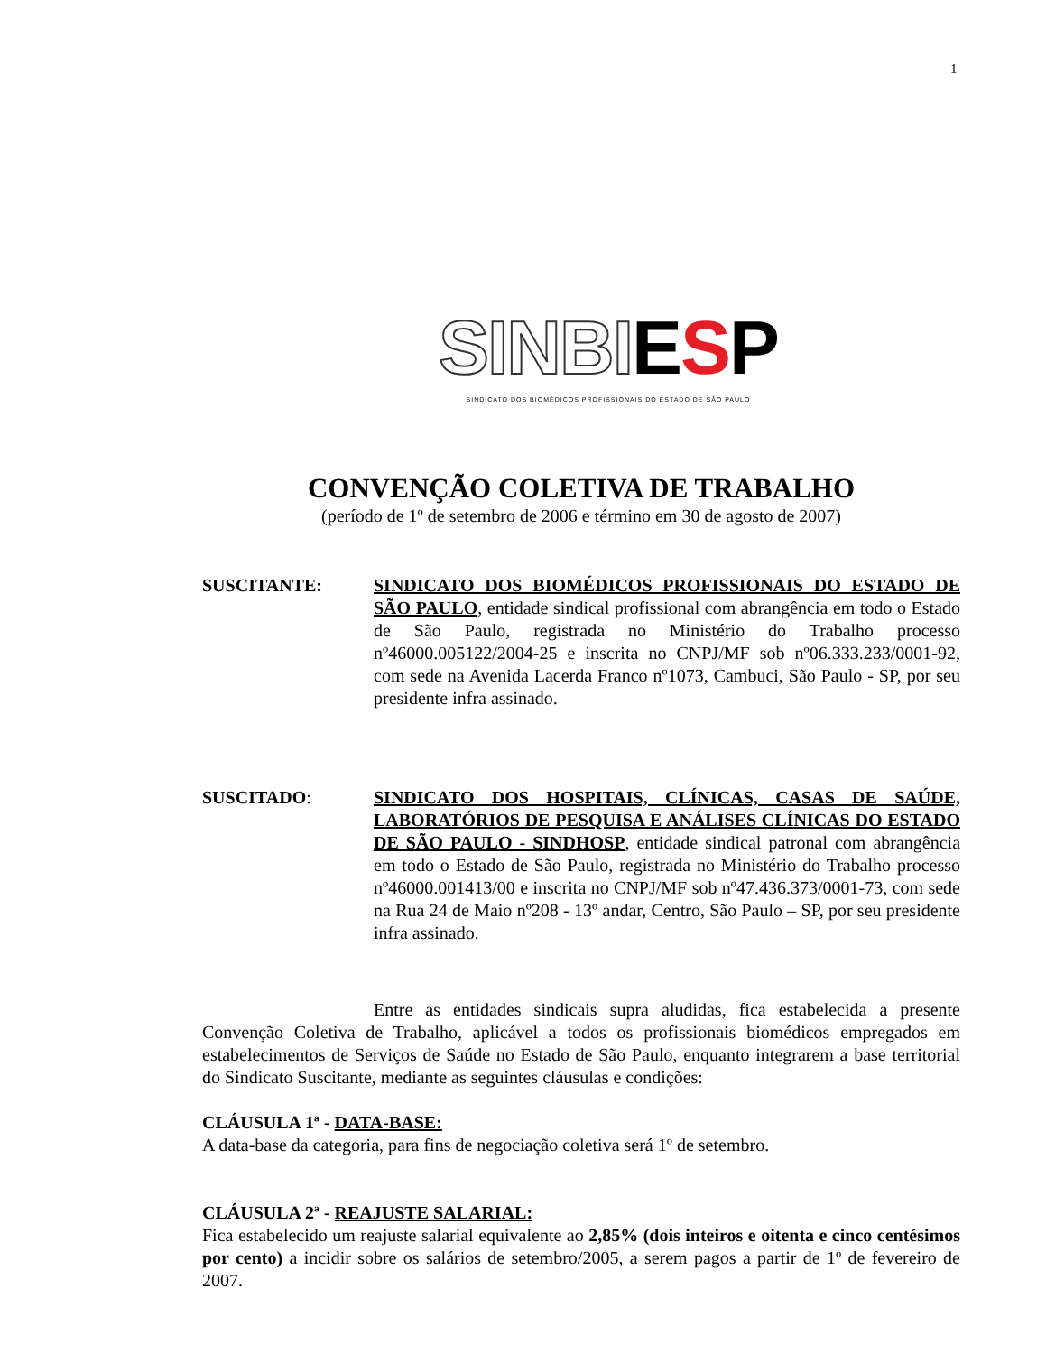1
SINBI ESP
SINDICATO DOS BIOMÉDICOS PROFISSIONAIS DO ESTADO DE SÃO PAULO
CONVENÇÃO COLETIVA DE TRABALHO
(período de 1º de setembro de 2006 e término em 30 de agosto de 2007)
SUSCITANTE: SINDICATO DOS BIOMÉDICOS PROFISSIONAIS DO ESTADO DE SÃO PAULO, entidade sindical profissional com abrangência em todo o Estado de São Paulo, registrada no Ministério do Trabalho processo nº46000.005122/2004-25 e inscrita no CNPJ/MF sob nº06.333.233/0001-92, com sede na Avenida Lacerda Franco nº1073, Cambuci, São Paulo - SP, por seu presidente infra assinado.
SUSCITADO: SINDICATO DOS HOSPITAIS, CLÍNICAS, CASAS DE SAÚDE, LABORATÓRIOS DE PESQUISA E ANÁLISES CLÍNICAS DO ESTADO DE SÃO PAULO - SINDHOSP, entidade sindical patronal com abrangência em todo o Estado de São Paulo, registrada no Ministério do Trabalho processo nº46000.001413/00 e inscrita no CNPJ/MF sob nº47.436.373/0001-73, com sede na Rua 24 de Maio nº208 - 13º andar, Centro, São Paulo – SP, por seu presidente infra assinado.
Entre as entidades sindicais supra aludidas, fica estabelecida a presente Convenção Coletiva de Trabalho, aplicável a todos os profissionais biomédicos empregados em estabelecimentos de Serviços de Saúde no Estado de São Paulo, enquanto integrarem a base territorial do Sindicato Suscitante, mediante as seguintes cláusulas e condições:
CLÁUSULA 1ª - DATA-BASE:
A data-base da categoria, para fins de negociação coletiva será 1º de setembro.
CLÁUSULA 2ª - REAJUSTE SALARIAL:
Fica estabelecido um reajuste salarial equivalente ao 2,85% (dois inteiros e oitenta e cinco centésimos por cento) a incidir sobre os salários de setembro/2005, a serem pagos a partir de 1º de fevereiro de 2007.